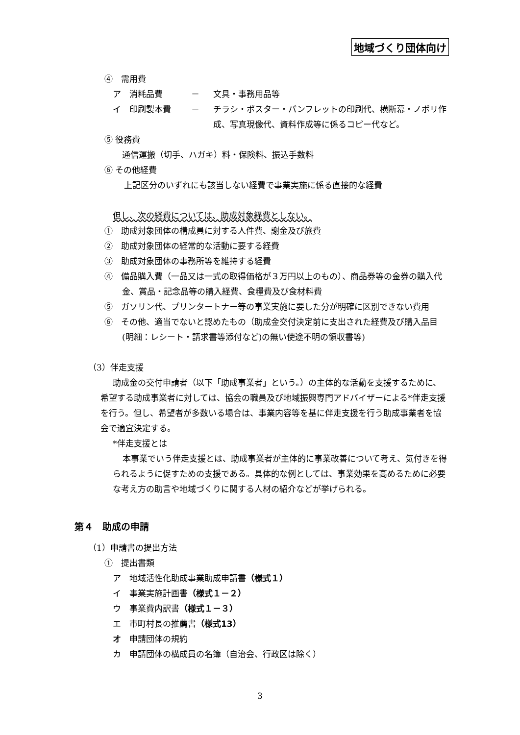地域づくり団体向け
④　需用費
ア　消耗品費 － 文具・事務用品等
イ　印刷製本費 － チラシ・ポスター・パンフレットの印刷代、横断幕・ノボリ作成、写真現像代、資料作成等に係るコピー代など。
⑤ 役務費
通信運搬（切手、ハガキ）料・保険料、振込手数料
⑥ その他経費
上記区分のいずれにも該当しない経費で事業実施に係る直接的な経費
但し、次の経費については、助成対象経費としない。
①　助成対象団体の構成員に対する人件費、謝金及び旅費
②　助成対象団体の経常的な活動に要する経費
③　助成対象団体の事務所等を維持する経費
④　備品購入費（一品又は一式の取得価格が３万円以上のもの）、商品券等の金券の購入代金、賞品・記念品等の購入経費、食糧費及び食材料費
⑤　ガソリン代、プリンタートナー等の事業実施に要した分が明確に区別できない費用
⑥　その他、適当でないと認めたもの（助成金交付決定前に支出された経費及び購入品目(明細：レシート・請求書等添付など)の無い使途不明の領収書等)
（3）伴走支援
助成金の交付申請者（以下「助成事業者」という。）の主体的な活動を支援するために、希望する助成事業者に対しては、協会の職員及び地域振興専門アドバイザーによる*伴走支援を行う。但し、希望者が多数いる場合は、事業内容等を基に伴走支援を行う助成事業者を協会で適宜決定する。
*伴走支援とは
本事業でいう伴走支援とは、助成事業者が主体的に事業改善について考え、気付きを得られるように促すための支援である。具体的な例としては、事業効果を高めるために必要な考え方の助言や地域づくりに関する人材の紹介などが挙げられる。
第４　助成の申請
（1）申請書の提出方法
①　提出書類
ア　地域活性化助成事業助成申請書（様式１）
イ　事業実施計画書（様式１－２）
ウ　事業費内訳書（様式１－３）
エ　市町村長の推薦書（様式13）
オ　申請団体の規約
カ　申請団体の構成員の名簿（自治会、行政区は除く）
3